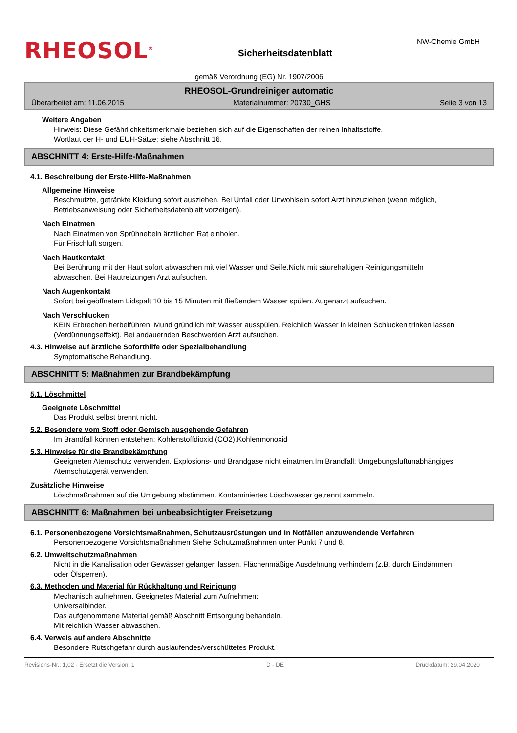RHEOSOL<sup>®</sup>
Sicherheitsdatenblatt
NW-Chemie GmbH
gemäß Verordnung (EG) Nr. 1907/2006
RHEOSOL-Grundreiniger automatic
Überarbeitet am: 11.06.2015 Materialnummer: 20730_GHS Seite 3 von 13
Weitere Angaben
Hinweis: Diese Gefährlichkeitsmerkmale beziehen sich auf die Eigenschaften der reinen Inhaltsstoffe.
Wortlaut der H- und EUH-Sätze: siehe Abschnitt 16.
ABSCHNITT 4: Erste-Hilfe-Maßnahmen
4.1. Beschreibung der Erste-Hilfe-Maßnahmen
Allgemeine Hinweise
Beschmutzte, getränkte Kleidung sofort ausziehen. Bei Unfall oder Unwohlsein sofort Arzt hinzuziehen (wenn möglich, Betriebsanweisung oder Sicherheitsdatenblatt vorzeigen).
Nach Einatmen
Nach Einatmen von Sprühnebeln ärztlichen Rat einholen.
Für Frischluft sorgen.
Nach Hautkontakt
Bei Berührung mit der Haut sofort abwaschen mit viel Wasser und Seife.Nicht mit säurehaltigen Reinigungsmitteln abwaschen. Bei Hautreizungen Arzt aufsuchen.
Nach Augenkontakt
Sofort bei geöffnetem Lidspalt 10 bis 15 Minuten mit fließendem Wasser spülen. Augenarzt aufsuchen.
Nach Verschlucken
KEIN Erbrechen herbeiführen. Mund gründlich mit Wasser ausspülen. Reichlich Wasser in kleinen Schlucken trinken lassen (Verdünnungseffekt). Bei andauernden Beschwerden Arzt aufsuchen.
4.3. Hinweise auf ärztliche Soforthilfe oder Spezialbehandlung
Symptomatische Behandlung.
ABSCHNITT 5: Maßnahmen zur Brandbekämpfung
5.1. Löschmittel
Geeignete Löschmittel
Das Produkt selbst brennt nicht.
5.2. Besondere vom Stoff oder Gemisch ausgehende Gefahren
Im Brandfall können entstehen: Kohlenstoffdioxid (CO2).Kohlenmonoxid
5.3. Hinweise für die Brandbekämpfung
Geeigneten Atemschutz verwenden. Explosions- und Brandgase nicht einatmen.Im Brandfall: Umgebungsluftunabhängiges Atemschutzgerät verwenden.
Zusätzliche Hinweise
Löschmaßnahmen auf die Umgebung abstimmen. Kontaminiertes Löschwasser getrennt sammeln.
ABSCHNITT 6: Maßnahmen bei unbeabsichtigter Freisetzung
6.1. Personenbezogene Vorsichtsmaßnahmen, Schutzausrüstungen und in Notfällen anzuwendende Verfahren
Personenbezogene Vorsichtsmaßnahmen Siehe Schutzmaßnahmen unter Punkt 7 und 8.
6.2. Umweltschutzmaßnahmen
Nicht in die Kanalisation oder Gewässer gelangen lassen. Flächenmäßige Ausdehnung verhindern (z.B. durch Eindämmen oder Ölsperren).
6.3. Methoden und Material für Rückhaltung und Reinigung
Mechanisch aufnehmen. Geeignetes Material zum Aufnehmen:
Universalbinder.
Das aufgenommene Material gemäß Abschnitt Entsorgung behandeln.
Mit reichlich Wasser abwaschen.
6.4. Verweis auf andere Abschnitte
Besondere Rutschgefahr durch auslaufendes/verschüttetes Produkt.
Revisions-Nr.: 1,02 - Ersetzt die Version: 1 D - DE Druckdatum: 29.04.2020